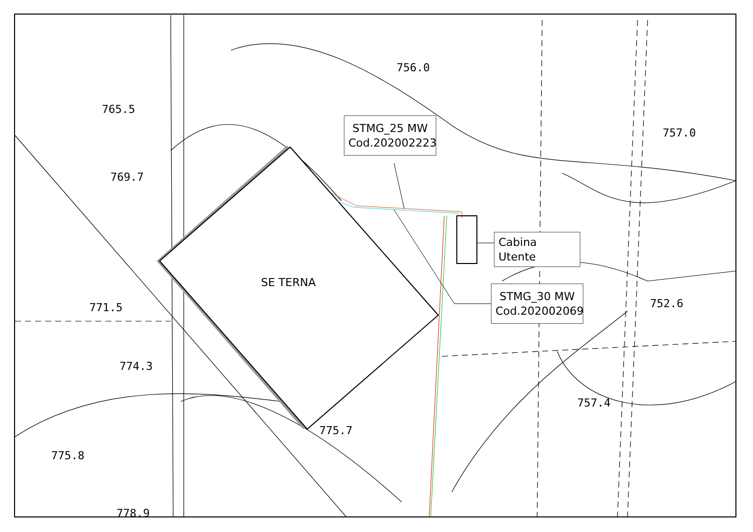756.0
765.5
769.7
757.0
771.5
774.3
752.6
757.4
775.7
775.8
778.9
SE TERNA
STMG_25 MW
Cod.202002223
Cabina Utente
STMG_30 MW
Cod.202002069